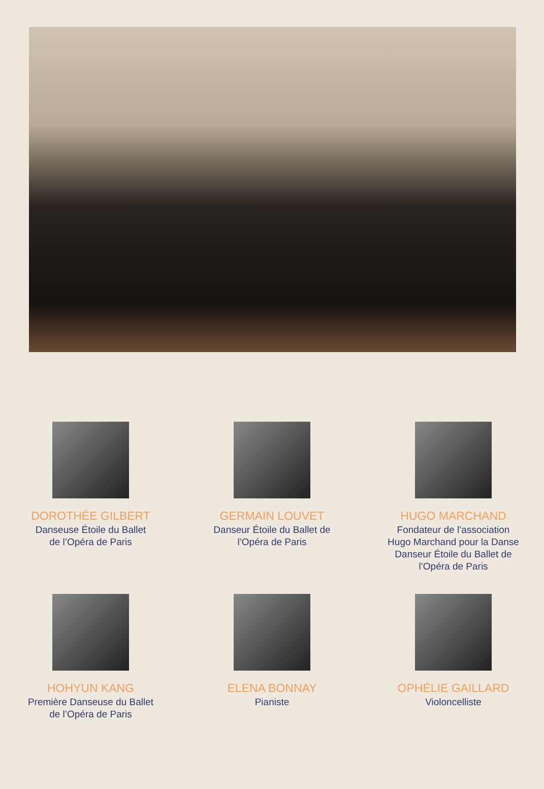DOROTHÉE GILBERT
Danseuse Étoile du Ballet
de l’Opéra de Paris
GERMAIN LOUVET
Danseur Étoile du Ballet de
l’Opéra de Paris
HUGO MARCHAND
Fondateur de l’association
Hugo Marchand pour la Danse
Danseur Étoile du Ballet de
l’Opéra de Paris
HOHYUN KANG
Première Danseuse du Ballet
de l’Opéra de Paris
ELENA BONNAY
Pianiste
OPHÉLIE GAILLARD
Violoncelliste